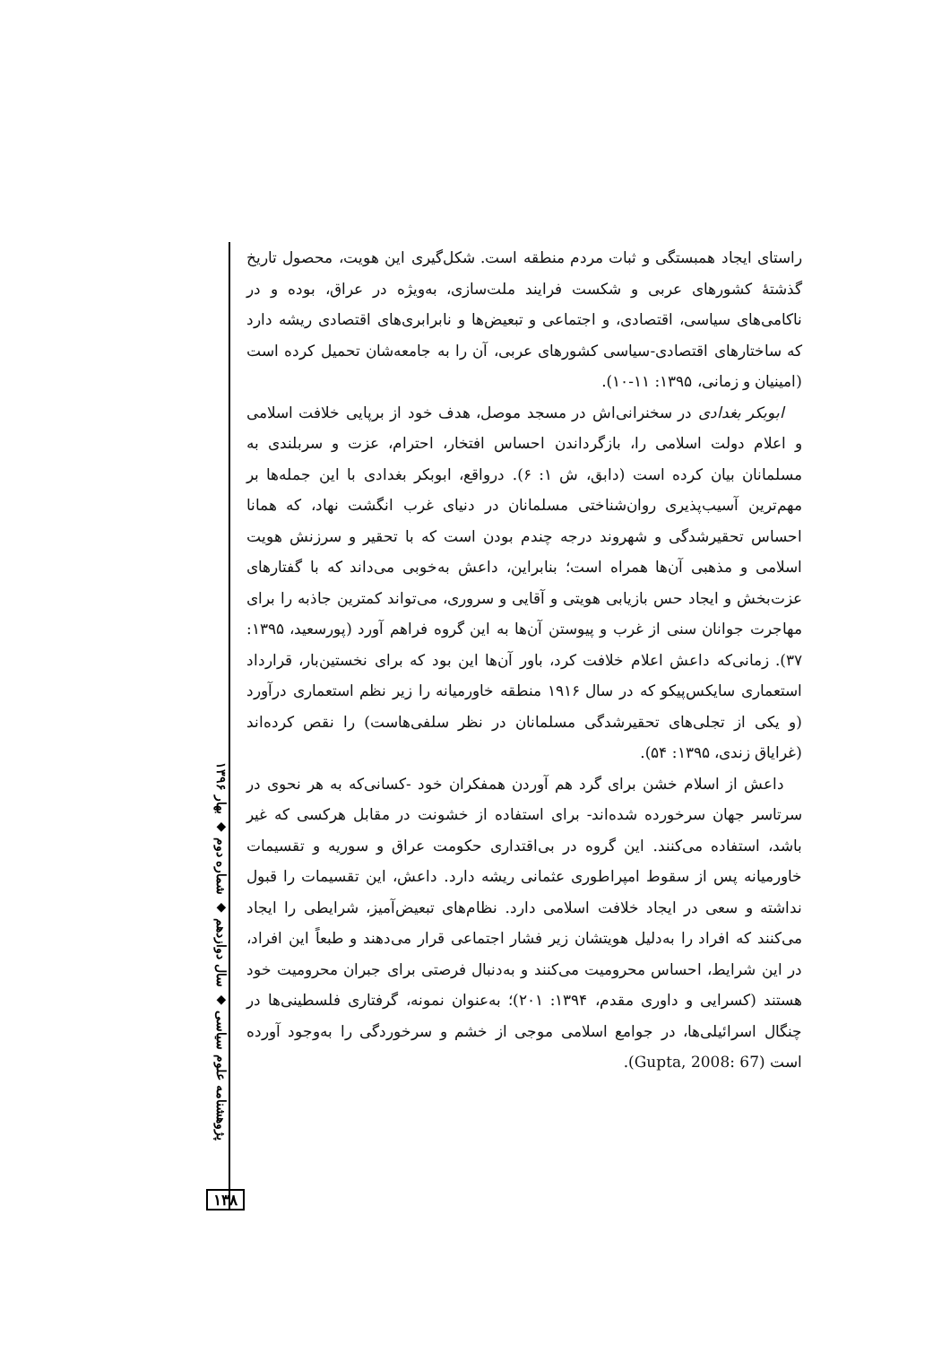پژوهشنامه علوم سیاسی ◆ سال دوازدهم ◆ شماره دوم ◆ بهار ۱۳۹۶
۱۳۸
راستای ایجاد همبستگی و ثبات مردم منطقه است. شکل‌گیری این هویت، محصول تاریخ گذشتهٔ کشورهای عربی و شکست فرایند ملت‌سازی، به‌ویژه در عراق، بوده و در ناکامی‌های سیاسی، اقتصادی، و اجتماعی و تبعیض‌ها و نابرابری‌های اقتصادی ریشه دارد که ساختارهای اقتصادی-سیاسی کشورهای عربی، آن را به جامعه‌شان تحمیل کرده است (امینیان و زمانی، ۱۳۹۵: ۱۱-۱۰).
ابوبکر بغدادی در سخنرانی‌اش در مسجد موصل، هدف خود از برپایی خلافت اسلامی و اعلام دولت اسلامی را، بازگرداندن احساس افتخار، احترام، عزت و سربلندی به مسلمانان بیان کرده است (دابق، ش ۱: ۶). درواقع، ابوبکر بغدادی با این جمله‌ها بر مهم‌ترین آسیب‌پذیری روان‌شناختی مسلمانان در دنیای غرب انگشت نهاد، که همانا احساس تحقیرشدگی و شهروند درجه چندم بودن است که با تحقیر و سرزنش هویت اسلامی و مذهبی آن‌ها همراه است؛ بنابراین، داعش به‌خوبی می‌داند که با گفتارهای عزت‌بخش و ایجاد حس بازیابی هویتی و آقایی و سروری، می‌تواند کمترین جاذبه را برای مهاجرت جوانان سنی از غرب و پیوستن آن‌ها به این گروه فراهم آورد (پورسعید، ۱۳۹۵: ۳۷). زمانی‌که داعش اعلام خلافت کرد، باور آن‌ها این بود که برای نخستین‌بار، قرارداد استعماری سایکس‌پیکو که در سال ۱۹۱۶ منطقه خاورمیانه را زیر نظم استعماری درآورد (و یکی از تجلی‌های تحقیرشدگی مسلمانان در نظر سلفی‌هاست) را نقص کرده‌اند (غرایاق زندی، ۱۳۹۵: ۵۴).
داعش از اسلام خشن برای گرد هم آوردن همفکران خود -کسانی‌که به هر نحوی در سرتاسر جهان سرخورده شده‌اند- برای استفاده از خشونت در مقابل هرکسی که غیر باشد، استفاده می‌کنند. این گروه در بی‌اقتداری حکومت عراق و سوریه و تقسیمات خاورمیانه پس از سقوط امپراطوری عثمانی ریشه دارد. داعش، این تقسیمات را قبول نداشته و سعی در ایجاد خلافت اسلامی دارد. نظام‌های تبعیض‌آمیز، شرایطی را ایجاد می‌کنند که افراد را به‌دلیل هویتشان زیر فشار اجتماعی قرار می‌دهند و طبعاً این افراد، در این شرایط، احساس محرومیت می‌کنند و به‌دنبال فرصتی برای جبران محرومیت خود هستند (کسرایی و داوری مقدم، ۱۳۹۴: ۲۰۱)؛ به‌عنوان نمونه، گرفتاری فلسطینی‌ها در چنگال اسرائیلی‌ها، در جوامع اسلامی موجی از خشم و سرخوردگی را به‌وجود آورده است (Gupta, 2008: 67).